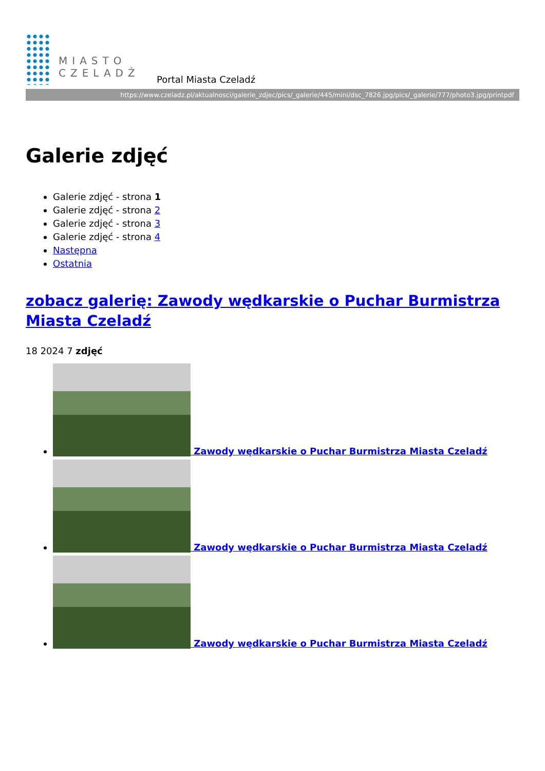MIASTO
CZELADŹ
Portal Miasta Czeladź
https://www.czeladz.pl/aktualnosci/galerie_zdjec/pics/_galerie/445/mini/dsc_7826.jpg/pics/_galerie/777/photo3.jpg/printpdf
Galerie zdjęć
Galerie zdjęć - strona 1
Galerie zdjęć - strona 2
Galerie zdjęć - strona 3
Galerie zdjęć - strona 4
Następna
Ostatnia
zobacz galerię: Zawody wędkarskie o Puchar Burmistrza Miasta Czeladź
18 2024 7 zdjęć
Zawody wędkarskie o Puchar Burmistrza Miasta Czeladź
Zawody wędkarskie o Puchar Burmistrza Miasta Czeladź
Zawody wędkarskie o Puchar Burmistrza Miasta Czeladź